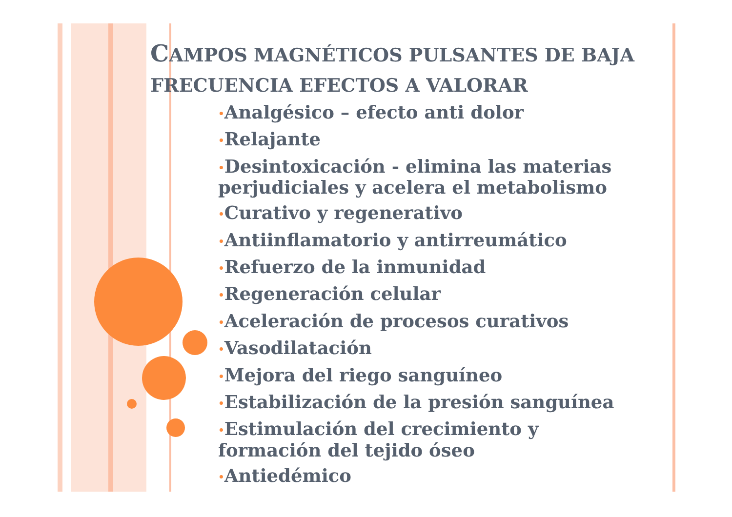CAMPOS MAGNÉTICOS PULSANTES DE BAJA FRECUENCIA EFECTOS A VALORAR
•Analgésico – efecto anti dolor
•Relajante
•Desintoxicación - elimina las materias perjudiciales y acelera el metabolismo
•Curativo y regenerativo
•Antiinflamatorio y antirreumático
•Refuerzo de la inmunidad
•Regeneración celular
•Aceleración de procesos curativos
•Vasodilatación
•Mejora del riego sanguíneo
•Estabilización de la presión sanguínea
•Estimulación del crecimiento y formación del tejido óseo
•Antiedémico